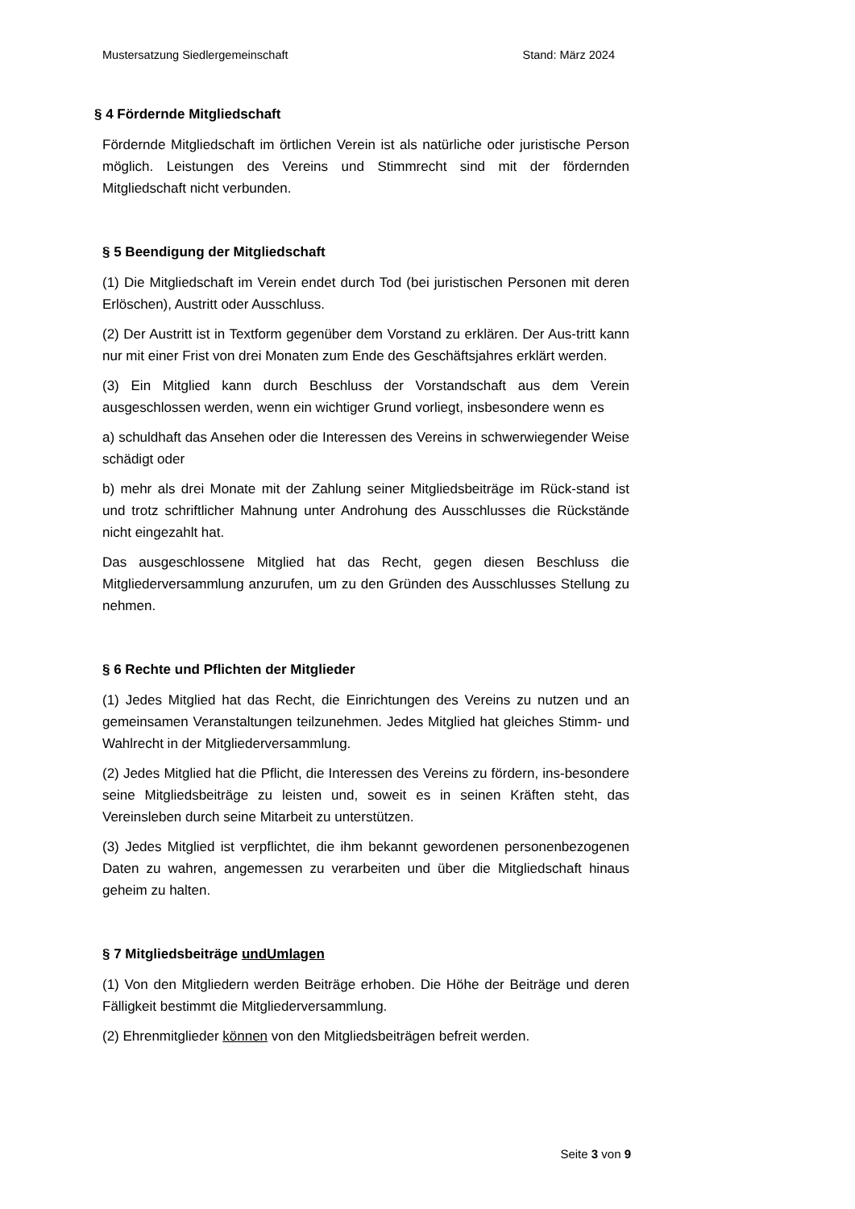Mustersatzung Siedlergemeinschaft Stand: März 2024
§ 4 Fördernde Mitgliedschaft
Fördernde Mitgliedschaft im örtlichen Verein ist als natürliche oder juristische Person möglich. Leistungen des Vereins und Stimmrecht sind mit der fördernden Mitgliedschaft nicht verbunden.
§ 5 Beendigung der Mitgliedschaft
(1) Die Mitgliedschaft im Verein endet durch Tod (bei juristischen Personen mit deren Erlöschen), Austritt oder Ausschluss.
(2) Der Austritt ist in Textform gegenüber dem Vorstand zu erklären. Der Aus-tritt kann nur mit einer Frist von drei Monaten zum Ende des Geschäftsjahres erklärt werden.
(3) Ein Mitglied kann durch Beschluss der Vorstandschaft aus dem Verein ausgeschlossen werden, wenn ein wichtiger Grund vorliegt, insbesondere wenn es
a) schuldhaft das Ansehen oder die Interessen des Vereins in schwerwiegender Weise schädigt oder
b) mehr als drei Monate mit der Zahlung seiner Mitgliedsbeiträge im Rück-stand ist und trotz schriftlicher Mahnung unter Androhung des Ausschlusses die Rückstände nicht eingezahlt hat.
Das ausgeschlossene Mitglied hat das Recht, gegen diesen Beschluss die Mitgliederversammlung anzurufen, um zu den Gründen des Ausschlusses Stellung zu nehmen.
§ 6 Rechte und Pflichten der Mitglieder
(1) Jedes Mitglied hat das Recht, die Einrichtungen des Vereins zu nutzen und an gemeinsamen Veranstaltungen teilzunehmen. Jedes Mitglied hat gleiches Stimm- und Wahlrecht in der Mitgliederversammlung.
(2) Jedes Mitglied hat die Pflicht, die Interessen des Vereins zu fördern, ins-besondere seine Mitgliedsbeiträge zu leisten und, soweit es in seinen Kräften steht, das Vereinsleben durch seine Mitarbeit zu unterstützen.
(3) Jedes Mitglied ist verpflichtet, die ihm bekannt gewordenen personenbezogenen Daten zu wahren, angemessen zu verarbeiten und über die Mitgliedschaft hinaus geheim zu halten.
§ 7 Mitgliedsbeiträge undUmlagen
(1) Von den Mitgliedern werden Beiträge erhoben. Die Höhe der Beiträge und deren Fälligkeit bestimmt die Mitgliederversammlung.
(2) Ehrenmitglieder können von den Mitgliedsbeiträgen befreit werden.
Seite 3 von 9